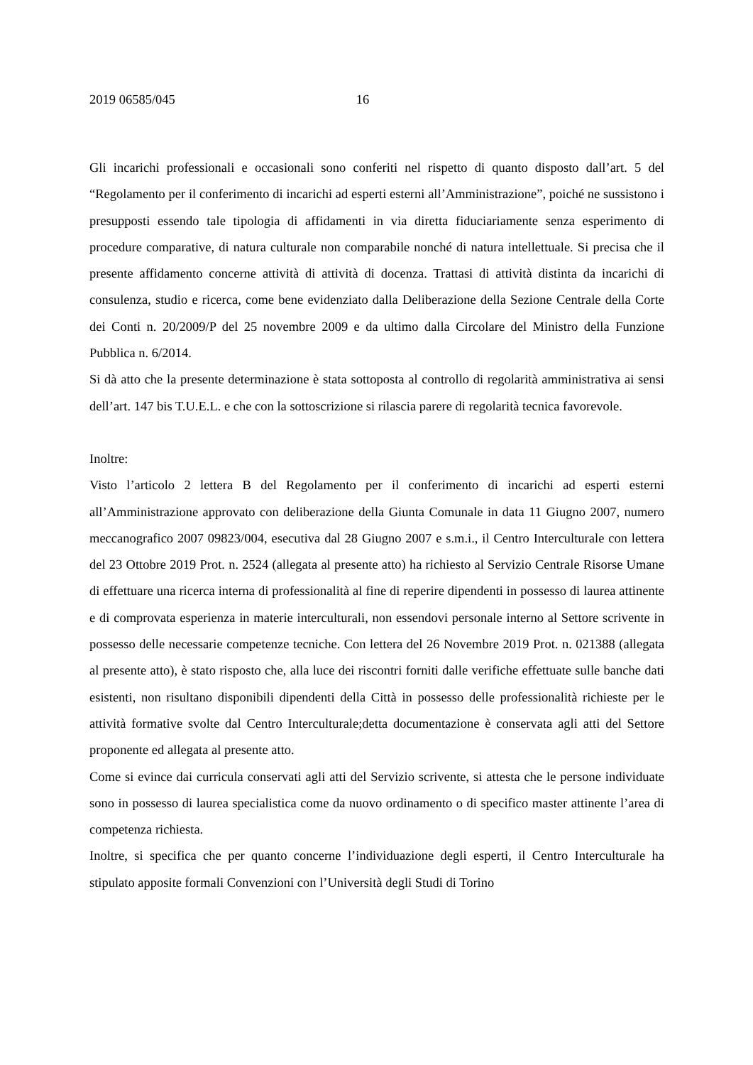2019 06585/045 16
Gli incarichi professionali e occasionali sono conferiti nel rispetto di quanto disposto dall’art. 5 del “Regolamento per il conferimento di incarichi ad esperti esterni all’Amministrazione”, poiché ne sussistono i presupposti essendo tale tipologia di affidamenti in via diretta fiduciariamente senza esperimento di procedure comparative, di natura culturale non comparabile nonché di natura intellettuale. Si precisa che il presente affidamento concerne attività di attività di docenza. Trattasi di attività distinta da incarichi di consulenza, studio e ricerca, come bene evidenziato dalla Deliberazione della Sezione Centrale della Corte dei Conti n. 20/2009/P del 25 novembre 2009 e da ultimo dalla Circolare del Ministro della Funzione Pubblica n. 6/2014.
Si dà atto che la presente determinazione è stata sottoposta al controllo di regolarità amministrativa ai sensi dell’art. 147 bis T.U.E.L. e che con la sottoscrizione si rilascia parere di regolarità tecnica favorevole.
Inoltre:
Visto l’articolo 2 lettera B del Regolamento per il conferimento di incarichi ad esperti esterni all’Amministrazione approvato con deliberazione della Giunta Comunale in data 11 Giugno 2007, numero meccanografico 2007 09823/004, esecutiva dal 28 Giugno 2007 e s.m.i., il Centro Interculturale con lettera del 23 Ottobre 2019 Prot. n. 2524 (allegata al presente atto) ha richiesto al Servizio Centrale Risorse Umane di effettuare una ricerca interna di professionalità al fine di reperire dipendenti in possesso di laurea attinente e di comprovata esperienza in materie interculturali, non essendovi personale interno al Settore scrivente in possesso delle necessarie competenze tecniche. Con lettera del 26 Novembre 2019 Prot. n. 021388 (allegata al presente atto), è stato risposto che, alla luce dei riscontri forniti dalle verifiche effettuate sulle banche dati esistenti, non risultano disponibili dipendenti della Città in possesso delle professionalità richieste per le attività formative svolte dal Centro Interculturale;detta documentazione è conservata agli atti del Settore proponente ed allegata al presente atto.
Come si evince dai curricula conservati agli atti del Servizio scrivente, si attesta che le persone individuate sono in possesso di laurea specialistica come da nuovo ordinamento o di specifico master attinente l’area di competenza richiesta.
Inoltre, si specifica che per quanto concerne l’individuazione degli esperti, il Centro Interculturale ha stipulato apposite formali Convenzioni con l’Università degli Studi di Torino